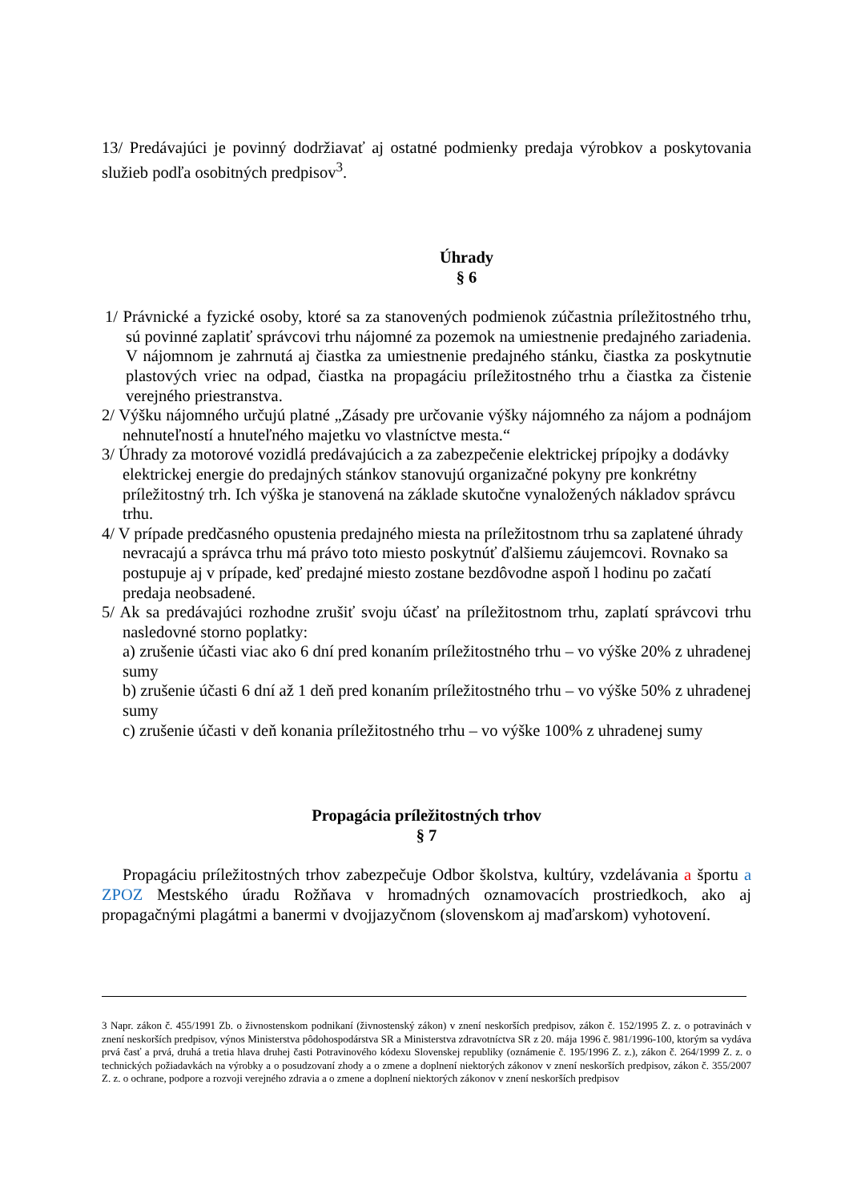13/ Predávajúci je povinný dodržiavať aj ostatné podmienky predaja výrobkov a poskytovania služieb podľa osobitných predpisov<sup>3</sup>.
Úhrady
§ 6
1/ Právnické a fyzické osoby, ktoré sa za stanovených podmienok zúčastnia príležitostného trhu, sú povinné zaplatiť správcovi trhu nájomné za pozemok na umiestnenie predajného zariadenia. V nájomnom je zahrnutá aj čiastka za umiestnenie predajného stánku, čiastka za poskytnutie plastových vriec na odpad, čiastka na propagáciu príležitostného trhu a čiastka za čistenie verejného priestranstva.
2/ Výšku nájomného určujú platné „Zásady pre určovanie výšky nájomného za nájom a podnájom nehnuteľností a hnuteľného majetku vo vlastníctve mesta.“
3/ Úhrady za motorové vozidlá predávajúcich a za zabezpečenie elektrickej prípojky a dodávky elektrickej energie do predajných stánkov stanovujú organizačné pokyny pre konkrétny príležitostný trh. Ich výška je stanovená na základe skutočne vynaložených nákladov správcu trhu.
4/ V prípade predčasného opustenia predajného miesta na príležitostnom trhu sa zaplatené úhrady nevracajú a správca trhu má právo toto miesto poskytnúť ďalšiemu záujemcovi. Rovnako sa postupuje aj v prípade, keď predajné miesto zostane bezdôvodne aspoň l hodinu po začatí predaja neobsadené.
5/ Ak sa predávajúci rozhodne zrušiť svoju účasť na príležitostnom trhu, zaplatí správcovi trhu nasledovné storno poplatky:
a) zrušenie účasti viac ako 6 dní pred konaním príležitostného trhu – vo výške 20% z uhradenej sumy
b) zrušenie účasti 6 dní až 1 deň pred konaním príležitostného trhu – vo výške 50% z uhradenej sumy
c) zrušenie účasti v deň konania príležitostného trhu – vo výške 100% z uhradenej sumy
Propagácia príležitostných trhov
§ 7
Propagáciu príležitostných trhov zabezpečuje Odbor školstva, kultúry, vzdelávania a športu a ZPOZ Mestského úradu Rožňava v hromadných oznamovacích prostriedkoch, ako aj propagačnými plagátmi a banermi v dvojjazyčnom (slovenskom aj maďarskom) vyhotovení.
3 Napr. zákon č. 455/1991 Zb. o živnostenskom podnikaní (živnostenský zákon) v znení neskorších predpisov, zákon č. 152/1995 Z. z. o potravinách v znení neskorších predpisov, výnos Ministerstva pôdohospodárstva SR a Ministerstva zdravotníctva SR z 20. mája 1996 č. 981/1996-100, ktorým sa vydáva prvá časť a prvá, druhá a tretia hlava druhej časti Potravinového kódexu Slovenskej republiky (oznámenie č. 195/1996 Z. z.), zákon č. 264/1999 Z. z. o technických požiadavkách na výrobky a o posudzovaní zhody a o zmene a doplnení niektorých zákonov v znení neskorších predpisov, zákon č. 355/2007 Z. z. o ochrane, podpore a rozvoji verejného zdravia a o zmene a doplnení niektorých zákonov v znení neskorších predpisov